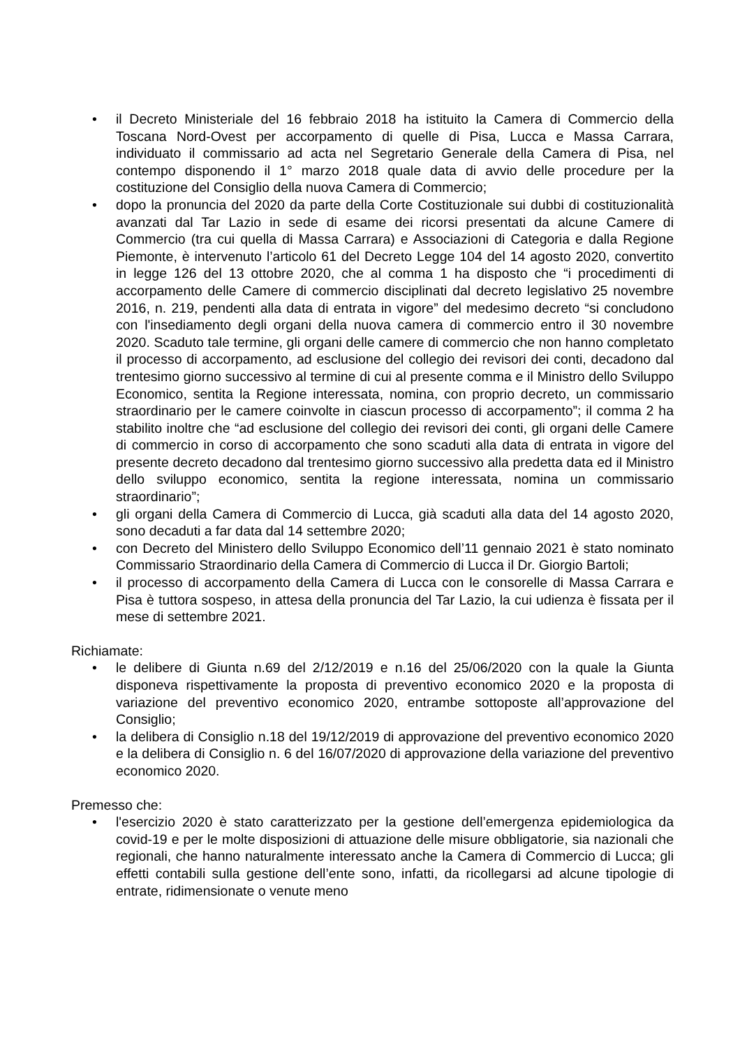• il Decreto Ministeriale del 16 febbraio 2018 ha istituito la Camera di Commercio della Toscana Nord-Ovest per accorpamento di quelle di Pisa, Lucca e Massa Carrara, individuato il commissario ad acta nel Segretario Generale della Camera di Pisa, nel contempo disponendo il 1° marzo 2018 quale data di avvio delle procedure per la costituzione del Consiglio della nuova Camera di Commercio;
• dopo la pronuncia del 2020 da parte della Corte Costituzionale sui dubbi di costituzionalità avanzati dal Tar Lazio in sede di esame dei ricorsi presentati da alcune Camere di Commercio (tra cui quella di Massa Carrara) e Associazioni di Categoria e dalla Regione Piemonte, è intervenuto l’articolo 61 del Decreto Legge 104 del 14 agosto 2020, convertito in legge 126 del 13 ottobre 2020, che al comma 1 ha disposto che “i procedimenti di accorpamento delle Camere di commercio disciplinati dal decreto legislativo 25 novembre 2016, n. 219, pendenti alla data di entrata in vigore” del medesimo decreto “si concludono con l'insediamento degli organi della nuova camera di commercio entro il 30 novembre 2020. Scaduto tale termine, gli organi delle camere di commercio che non hanno completato il processo di accorpamento, ad esclusione del collegio dei revisori dei conti, decadono dal trentesimo giorno successivo al termine di cui al presente comma e il Ministro dello Sviluppo Economico, sentita la Regione interessata, nomina, con proprio decreto, un commissario straordinario per le camere coinvolte in ciascun processo di accorpamento”; il comma 2 ha stabilito inoltre che “ad esclusione del collegio dei revisori dei conti, gli organi delle Camere di commercio in corso di accorpamento che sono scaduti alla data di entrata in vigore del presente decreto decadono dal trentesimo giorno successivo alla predetta data ed il Ministro dello sviluppo economico, sentita la regione interessata, nomina un commissario straordinario”;
• gli organi della Camera di Commercio di Lucca, già scaduti alla data del 14 agosto 2020, sono decaduti a far data dal 14 settembre 2020;
• con Decreto del Ministero dello Sviluppo Economico dell’11 gennaio 2021 è stato nominato Commissario Straordinario della Camera di Commercio di Lucca il Dr. Giorgio Bartoli;
• il processo di accorpamento della Camera di Lucca con le consorelle di Massa Carrara e Pisa è tuttora sospeso, in attesa della pronuncia del Tar Lazio, la cui udienza è fissata per il mese di settembre 2021.
Richiamate:
• le delibere di Giunta n.69 del 2/12/2019 e n.16 del 25/06/2020 con la quale la Giunta disponeva rispettivamente la proposta di preventivo economico 2020 e la proposta di variazione del preventivo economico 2020, entrambe sottoposte all’approvazione del Consiglio;
• la delibera di Consiglio n.18 del 19/12/2019 di approvazione del preventivo economico 2020 e la delibera di Consiglio n. 6 del 16/07/2020 di approvazione della variazione del preventivo economico 2020.
Premesso che:
• l'esercizio 2020 è stato caratterizzato per la gestione dell’emergenza epidemiologica da covid-19 e per le molte disposizioni di attuazione delle misure obbligatorie, sia nazionali che regionali, che hanno naturalmente interessato anche la Camera di Commercio di Lucca; gli effetti contabili sulla gestione dell’ente sono, infatti, da ricollegarsi ad alcune tipologie di entrate, ridimensionate o venute meno